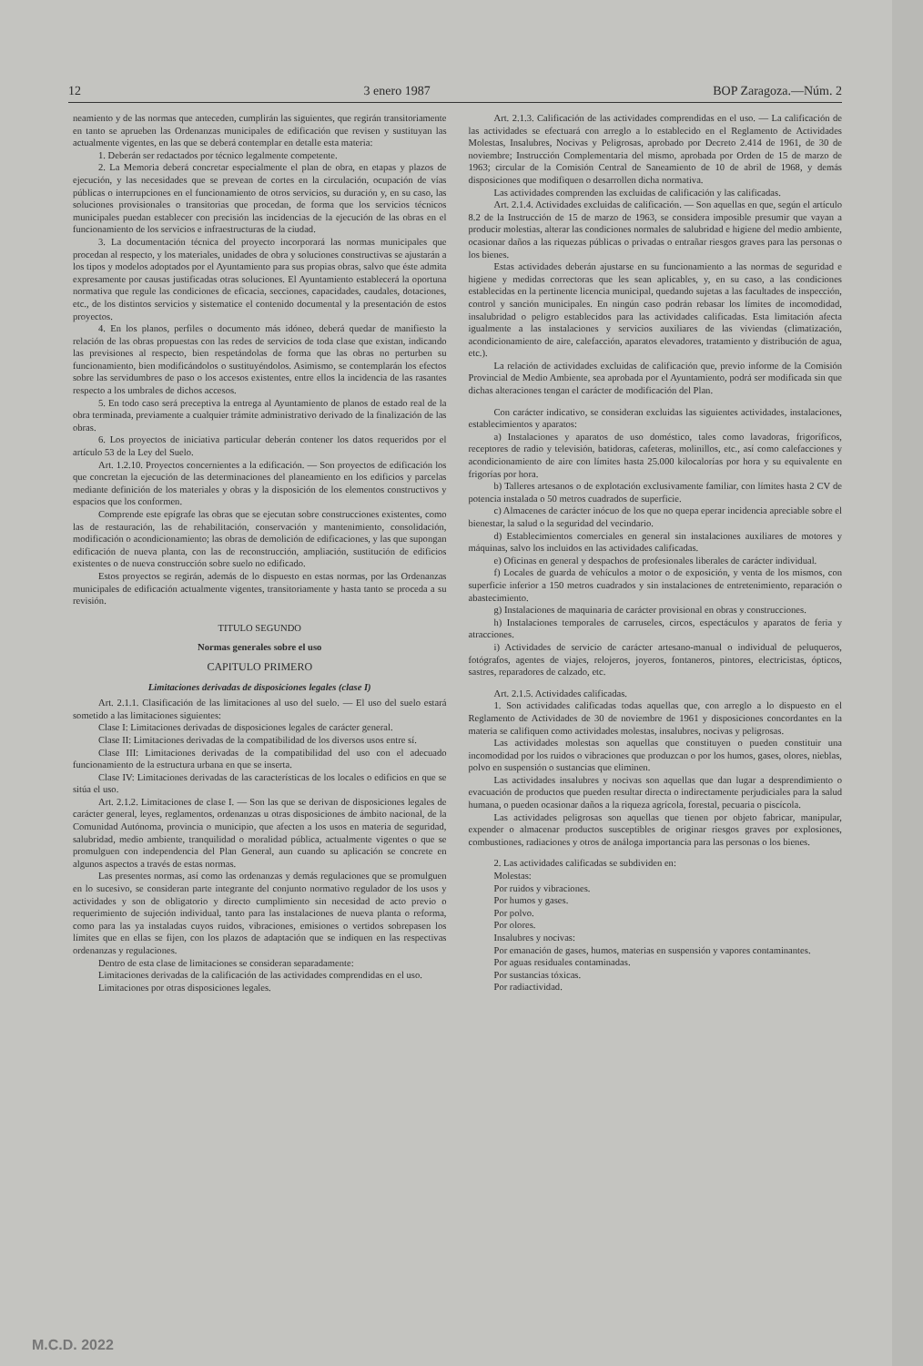12 3 enero 1987 BOP Zaragoza.—Núm. 2
neamiento y de las normas que anteceden, cumplirán las siguientes, que regirán transitoriamente en tanto se aprueben las Ordenanzas municipales de edificación que revisen y sustituyan las actualmente vigentes, en las que se deberá contemplar en detalle esta materia:
1. Deberán ser redactados por técnico legalmente competente.
2. La Memoria deberá concretar especialmente el plan de obra, en etapas y plazos de ejecución, y las necesidades que se prevean de cortes en la circulación, ocupación de vías públicas o interrupciones en el funcionamiento de otros servicios, su duración y, en su caso, las soluciones provisionales o transitorias que procedan, de forma que los servicios técnicos municipales puedan establecer con precisión las incidencias de la ejecución de las obras en el funcionamiento de los servicios e infraestructuras de la ciudad.
3. La documentación técnica del proyecto incorporará las normas municipales que procedan al respecto, y los materiales, unidades de obra y soluciones constructivas se ajustarán a los tipos y modelos adoptados por el Ayuntamiento para sus propias obras, salvo que éste admita expresamente por causas justificadas otras soluciones. El Ayuntamiento establecerá la oportuna normativa que regule las condiciones de eficacia, secciones, capacidades, caudales, dotaciones, etc., de los distintos servicios y sistematice el contenido documental y la presentación de estos proyectos.
4. En los planos, perfiles o documento más idóneo, deberá quedar de manifiesto la relación de las obras propuestas con las redes de servicios de toda clase que existan, indicando las previsiones al respecto, bien respetándolas de forma que las obras no perturben su funcionamiento, bien modificándolos o sustituyéndolos. Asimismo, se contemplarán los efectos sobre las servidumbres de paso o los accesos existentes, entre ellos la incidencia de las rasantes respecto a los umbrales de dichos accesos.
5. En todo caso será preceptiva la entrega al Ayuntamiento de planos de estado real de la obra terminada, previamente a cualquier trámite administrativo derivado de la finalización de las obras.
6. Los proyectos de iniciativa particular deberán contener los datos requeridos por el artículo 53 de la Ley del Suelo.
Art. 1.2.10. Proyectos concernientes a la edificación. — Son proyectos de edificación los que concretan la ejecución de las determinaciones del planeamiento en los edificios y parcelas mediante definición de los materiales y obras y la disposición de los elementos constructivos y espacios que los conformen.
Comprende este epígrafe las obras que se ejecutan sobre construcciones existentes, como las de restauración, las de rehabilitación, conservación y mantenimiento, consolidación, modificación o acondicionamiento; las obras de demolición de edificaciones, y las que supongan edificación de nueva planta, con las de reconstrucción, ampliación, sustitución de edificios existentes o de nueva construcción sobre suelo no edificado.
Estos proyectos se regirán, además de lo dispuesto en estas normas, por las Ordenanzas municipales de edificación actualmente vigentes, transitoriamente y hasta tanto se proceda a su revisión.
TITULO SEGUNDO
Normas generales sobre el uso
CAPITULO PRIMERO
Limitaciones derivadas de disposiciones legales (clase I)
Art. 2.1.1. Clasificación de las limitaciones al uso del suelo. — El uso del suelo estará sometido a las limitaciones siguientes:
Clase I: Limitaciones derivadas de disposiciones legales de carácter general.
Clase II: Limitaciones derivadas de la compatibilidad de los diversos usos entre sí.
Clase III: Limitaciones derivadas de la compatibilidad del uso con el adecuado funcionamiento de la estructura urbana en que se inserta.
Clase IV: Limitaciones derivadas de las características de los locales o edificios en que se sitúa el uso.
Art. 2.1.2. Limitaciones de clase I. — Son las que se derivan de disposiciones legales de carácter general, leyes, reglamentos, ordenanzas u otras disposiciones de ámbito nacional, de la Comunidad Autónoma, provincia o municipio, que afecten a los usos en materia de seguridad, salubridad, medio ambiente, tranquilidad o moralidad pública, actualmente vigentes o que se promulguen con independencia del Plan General, aun cuando su aplicación se concrete en algunos aspectos a través de estas normas.
Las presentes normas, así como las ordenanzas y demás regulaciones que se promulguen en lo sucesivo, se consideran parte integrante del conjunto normativo regulador de los usos y actividades y son de obligatorio y directo cumplimiento sin necesidad de acto previo o requerimiento de sujeción individual, tanto para las instalaciones de nueva planta o reforma, como para las ya instaladas cuyos ruidos, vibraciones, emisiones o vertidos sobrepasen los límites que en ellas se fijen, con los plazos de adaptación que se indiquen en las respectivas ordenanzas y regulaciones.
Dentro de esta clase de limitaciones se consideran separadamente:
Limitaciones derivadas de la calificación de las actividades comprendidas en el uso.
Limitaciones por otras disposiciones legales.
Art. 2.1.3. Calificación de las actividades comprendidas en el uso. — La calificación de las actividades se efectuará con arreglo a lo establecido en el Reglamento de Actividades Molestas, Insalubres, Nocivas y Peligrosas, aprobado por Decreto 2.414 de 1961, de 30 de noviembre; Instrucción Complementaria del mismo, aprobada por Orden de 15 de marzo de 1963; circular de la Comisión Central de Saneamiento de 10 de abril de 1968, y demás disposiciones que modifiquen o desarrollen dicha normativa.
Las actividades comprenden las excluidas de calificación y las calificadas.
Art. 2.1.4. Actividades excluidas de calificación. — Son aquellas en que, según el artículo 8.2 de la Instrucción de 15 de marzo de 1963, se considera imposible presumir que vayan a producir molestias, alterar las condiciones normales de salubridad e higiene del medio ambiente, ocasionar daños a las riquezas públicas o privadas o entrañar riesgos graves para las personas o los bienes.
Estas actividades deberán ajustarse en su funcionamiento a las normas de seguridad e higiene y medidas correctoras que les sean aplicables, y, en su caso, a las condiciones establecidas en la pertinente licencia municipal, quedando sujetas a las facultades de inspección, control y sanción municipales. En ningún caso podrán rebasar los límites de incomodidad, insalubridad o peligro establecidos para las actividades calificadas. Esta limitación afecta igualmente a las instalaciones y servicios auxiliares de las viviendas (climatización, acondicionamiento de aire, calefacción, aparatos elevadores, tratamiento y distribución de agua, etc.).
La relación de actividades excluidas de calificación que, previo informe de la Comisión Provincial de Medio Ambiente, sea aprobada por el Ayuntamiento, podrá ser modificada sin que dichas alteraciones tengan el carácter de modificación del Plan.
Con carácter indicativo, se consideran excluidas las siguientes actividades, instalaciones, establecimientos y aparatos:
a) Instalaciones y aparatos de uso doméstico, tales como lavadoras, frigoríficos, receptores de radio y televisión, batidoras, cafeteras, molinillos, etc., así como calefacciones y acondicionamiento de aire con límites hasta 25.000 kilocalorías por hora y su equivalente en frigorías por hora.
b) Talleres artesanos o de explotación exclusivamente familiar, con límites hasta 2 CV de potencia instalada o 50 metros cuadrados de superficie.
c) Almacenes de carácter inócuo de los que no quepa eperar incidencia apreciable sobre el bienestar, la salud o la seguridad del vecindario.
d) Establecimientos comerciales en general sin instalaciones auxiliares de motores y máquinas, salvo los incluidos en las actividades calificadas.
e) Oficinas en general y despachos de profesionales liberales de carácter individual.
f) Locales de guarda de vehículos a motor o de exposición, y venta de los mismos, con superficie inferior a 150 metros cuadrados y sin instalaciones de entretenimiento, reparación o abastecimiento.
g) Instalaciones de maquinaria de carácter provisional en obras y construcciones.
h) Instalaciones temporales de carruseles, circos, espectáculos y aparatos de feria y atracciones.
i) Actividades de servicio de carácter artesano-manual o individual de peluqueros, fotógrafos, agentes de viajes, relojeros, joyeros, fontaneros, pintores, electricistas, ópticos, sastres, reparadores de calzado, etc.
Art. 2.1.5. Actividades calificadas.
1. Son actividades calificadas todas aquellas que, con arreglo a lo dispuesto en el Reglamento de Actividades de 30 de noviembre de 1961 y disposiciones concordantes en la materia se califiquen como actividades molestas, insalubres, nocivas y peligrosas.
Las actividades molestas son aquellas que constituyen o pueden constituir una incomodidad por los ruidos o vibraciones que produzcan o por los humos, gases, olores, nieblas, polvo en suspensión o sustancias que eliminen.
Las actividades insalubres y nocivas son aquellas que dan lugar a desprendimiento o evacuación de productos que pueden resultar directa o indirectamente perjudiciales para la salud humana, o pueden ocasionar daños a la riqueza agrícola, forestal, pecuaria o piscícola.
Las actividades peligrosas son aquellas que tienen por objeto fabricar, manipular, expender o almacenar productos susceptibles de originar riesgos graves por explosiones, combustiones, radiaciones y otros de análoga importancia para las personas o los bienes.
2. Las actividades calificadas se subdividen en:
Molestas:
Por ruidos y vibraciones.
Por humos y gases.
Por polvo.
Por olores.
Insalubres y nocivas:
Por emanación de gases, humos, materias en suspensión y vapores contaminantes.
Por aguas residuales contaminadas.
Por sustancias tóxicas.
Por radiactividad.
M.C.D. 2022